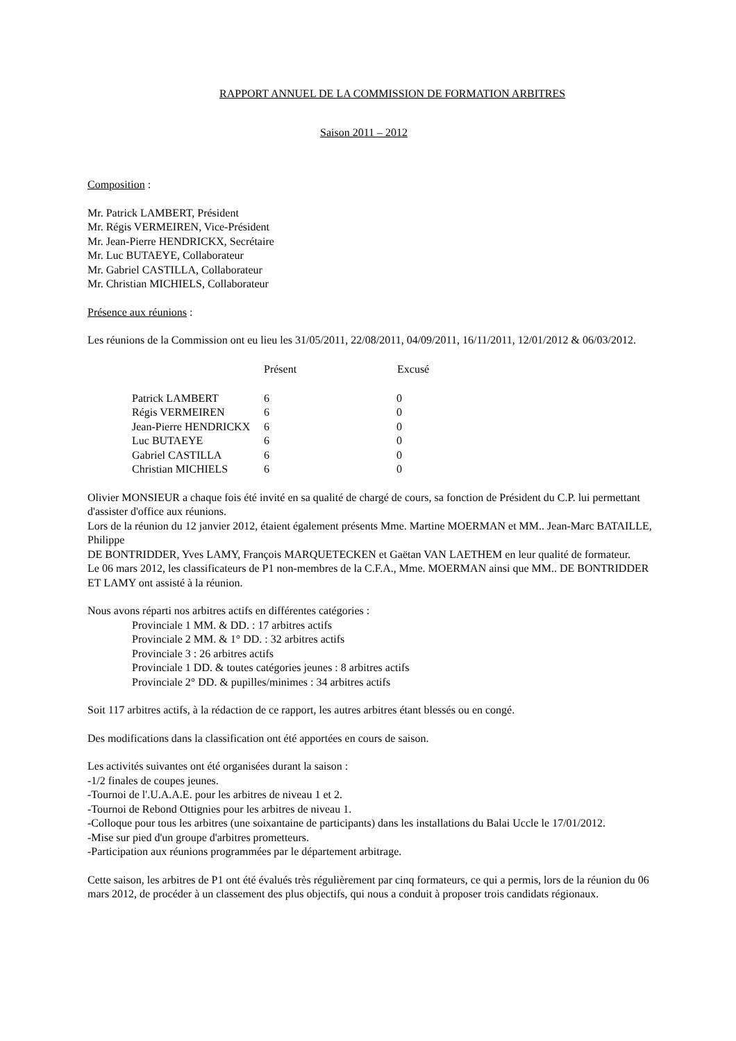RAPPORT ANNUEL DE LA COMMISSION DE FORMATION ARBITRES
Saison 2011 – 2012
Composition :
Mr. Patrick LAMBERT, Président
Mr. Régis VERMEIREN, Vice-Président
Mr. Jean-Pierre HENDRICKX, Secrétaire
Mr. Luc BUTAEYE, Collaborateur
Mr. Gabriel CASTILLA, Collaborateur
Mr. Christian MICHIELS, Collaborateur
Présence aux réunions :
Les réunions de la Commission ont eu lieu les 31/05/2011, 22/08/2011, 04/09/2011, 16/11/2011, 12/01/2012 & 06/03/2012.
| | Présent | Excusé |
| --- | --- | --- |
| Patrick LAMBERT | 6 | 0 |
| Régis VERMEIREN | 6 | 0 |
| Jean-Pierre HENDRICKX | 6 | 0 |
| Luc BUTAEYE | 6 | 0 |
| Gabriel CASTILLA | 6 | 0 |
| Christian MICHIELS | 6 | 0 |
Olivier MONSIEUR a chaque fois été invité en sa qualité de chargé de cours, sa fonction de Président du C.P. lui permettant d'assister d'office aux réunions.
Lors de la réunion du 12 janvier 2012, étaient également présents Mme. Martine MOERMAN et MM.. Jean-Marc BATAILLE, Philippe
DE BONTRIDDER, Yves LAMY, François MARQUETECKEN et Gaëtan VAN LAETHEM en leur qualité de formateur.
Le 06 mars 2012, les classificateurs de P1 non-membres de la C.F.A., Mme. MOERMAN ainsi que MM.. DE BONTRIDDER ET LAMY ont assisté à la réunion.
Nous avons réparti nos arbitres actifs en différentes catégories :
Provinciale 1 MM. & DD. : 17 arbitres actifs
Provinciale 2 MM. & 1° DD. : 32 arbitres actifs
Provinciale 3 : 26 arbitres actifs
Provinciale 1 DD. & toutes catégories jeunes : 8 arbitres actifs
Provinciale 2° DD. & pupilles/minimes : 34 arbitres actifs
Soit 117 arbitres actifs, à la rédaction de ce rapport, les autres arbitres étant blessés ou en congé.
Des modifications dans la classification ont été apportées en cours de saison.
Les activités suivantes ont été organisées durant la saison :
-1/2 finales de coupes jeunes.
-Tournoi de l'.U.A.A.E. pour les arbitres de niveau 1 et 2.
-Tournoi de Rebond Ottignies pour les arbitres de niveau 1.
-Colloque pour tous les arbitres (une soixantaine de participants) dans les installations du Balai Uccle le 17/01/2012.
-Mise sur pied d'un groupe d'arbitres prometteurs.
-Participation aux réunions programmées par le département arbitrage.
Cette saison, les arbitres de P1 ont été évalués très régulièrement par cinq formateurs, ce qui a permis, lors de la réunion du 06 mars 2012, de procéder à un classement des plus objectifs, qui nous a conduit à proposer trois candidats régionaux.